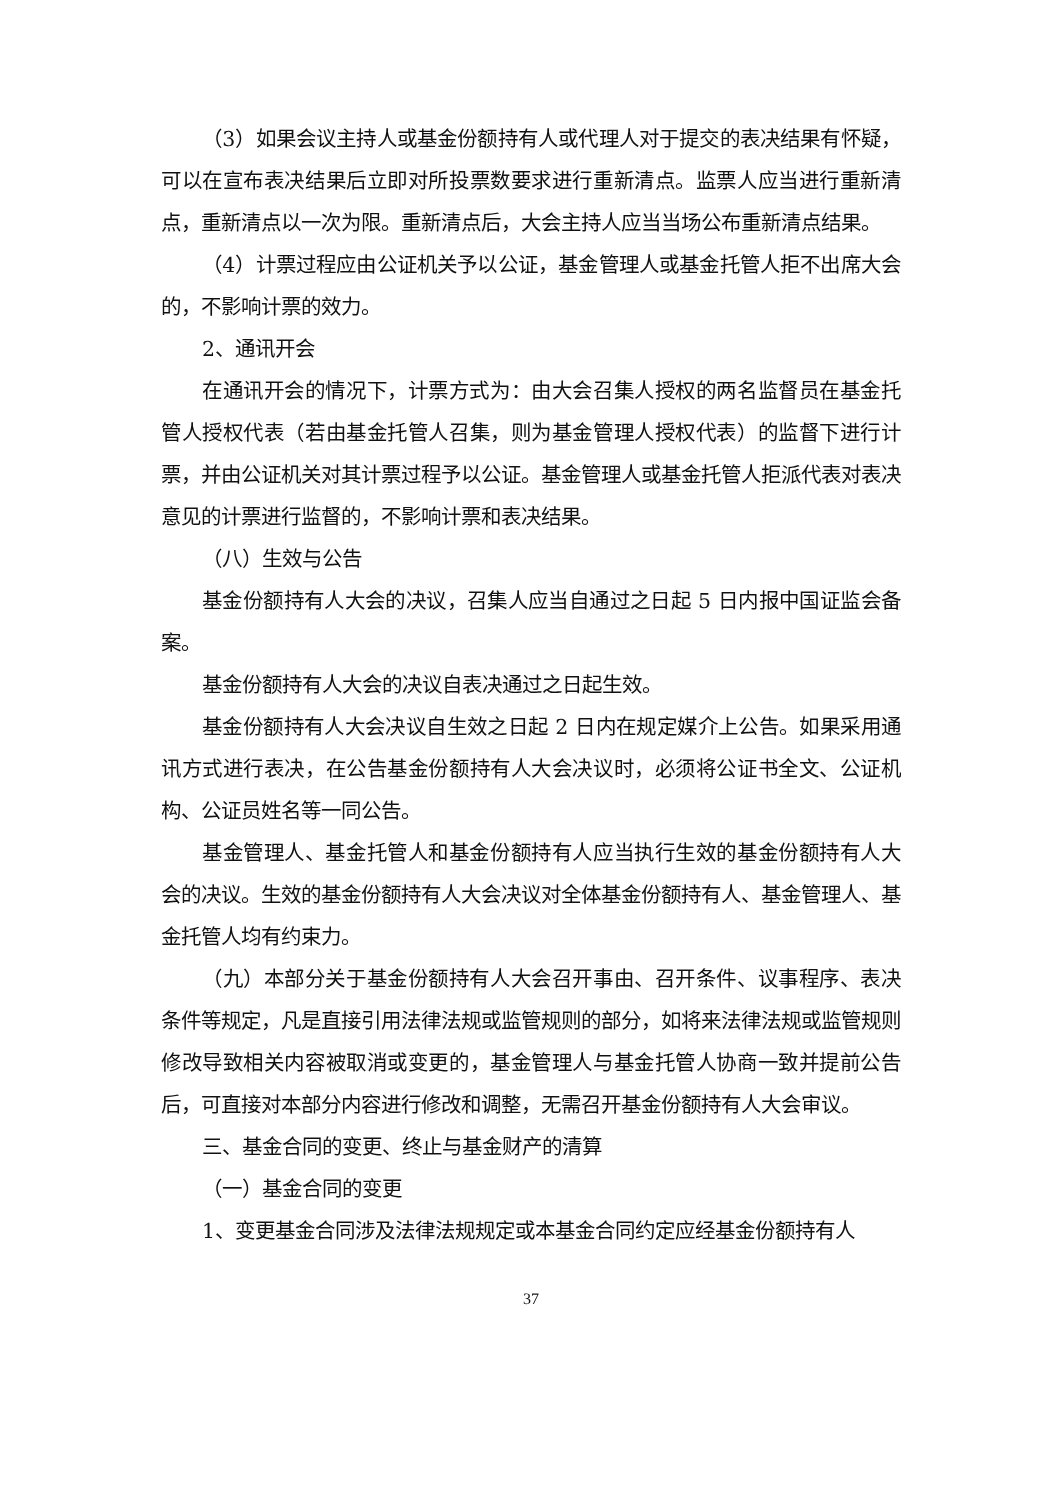（3）如果会议主持人或基金份额持有人或代理人对于提交的表决结果有怀疑，可以在宣布表决结果后立即对所投票数要求进行重新清点。监票人应当进行重新清点，重新清点以一次为限。重新清点后，大会主持人应当当场公布重新清点结果。
（4）计票过程应由公证机关予以公证，基金管理人或基金托管人拒不出席大会的，不影响计票的效力。
2、通讯开会
在通讯开会的情况下，计票方式为：由大会召集人授权的两名监督员在基金托管人授权代表（若由基金托管人召集，则为基金管理人授权代表）的监督下进行计票，并由公证机关对其计票过程予以公证。基金管理人或基金托管人拒派代表对表决意见的计票进行监督的，不影响计票和表决结果。
（八）生效与公告
基金份额持有人大会的决议，召集人应当自通过之日起 5 日内报中国证监会备案。
基金份额持有人大会的决议自表决通过之日起生效。
基金份额持有人大会决议自生效之日起 2 日内在规定媒介上公告。如果采用通讯方式进行表决，在公告基金份额持有人大会决议时，必须将公证书全文、公证机构、公证员姓名等一同公告。
基金管理人、基金托管人和基金份额持有人应当执行生效的基金份额持有人大会的决议。生效的基金份额持有人大会决议对全体基金份额持有人、基金管理人、基金托管人均有约束力。
（九）本部分关于基金份额持有人大会召开事由、召开条件、议事程序、表决条件等规定，凡是直接引用法律法规或监管规则的部分，如将来法律法规或监管规则修改导致相关内容被取消或变更的，基金管理人与基金托管人协商一致并提前公告后，可直接对本部分内容进行修改和调整，无需召开基金份额持有人大会审议。
三、基金合同的变更、终止与基金财产的清算
（一）基金合同的变更
1、变更基金合同涉及法律法规规定或本基金合同约定应经基金份额持有人
37